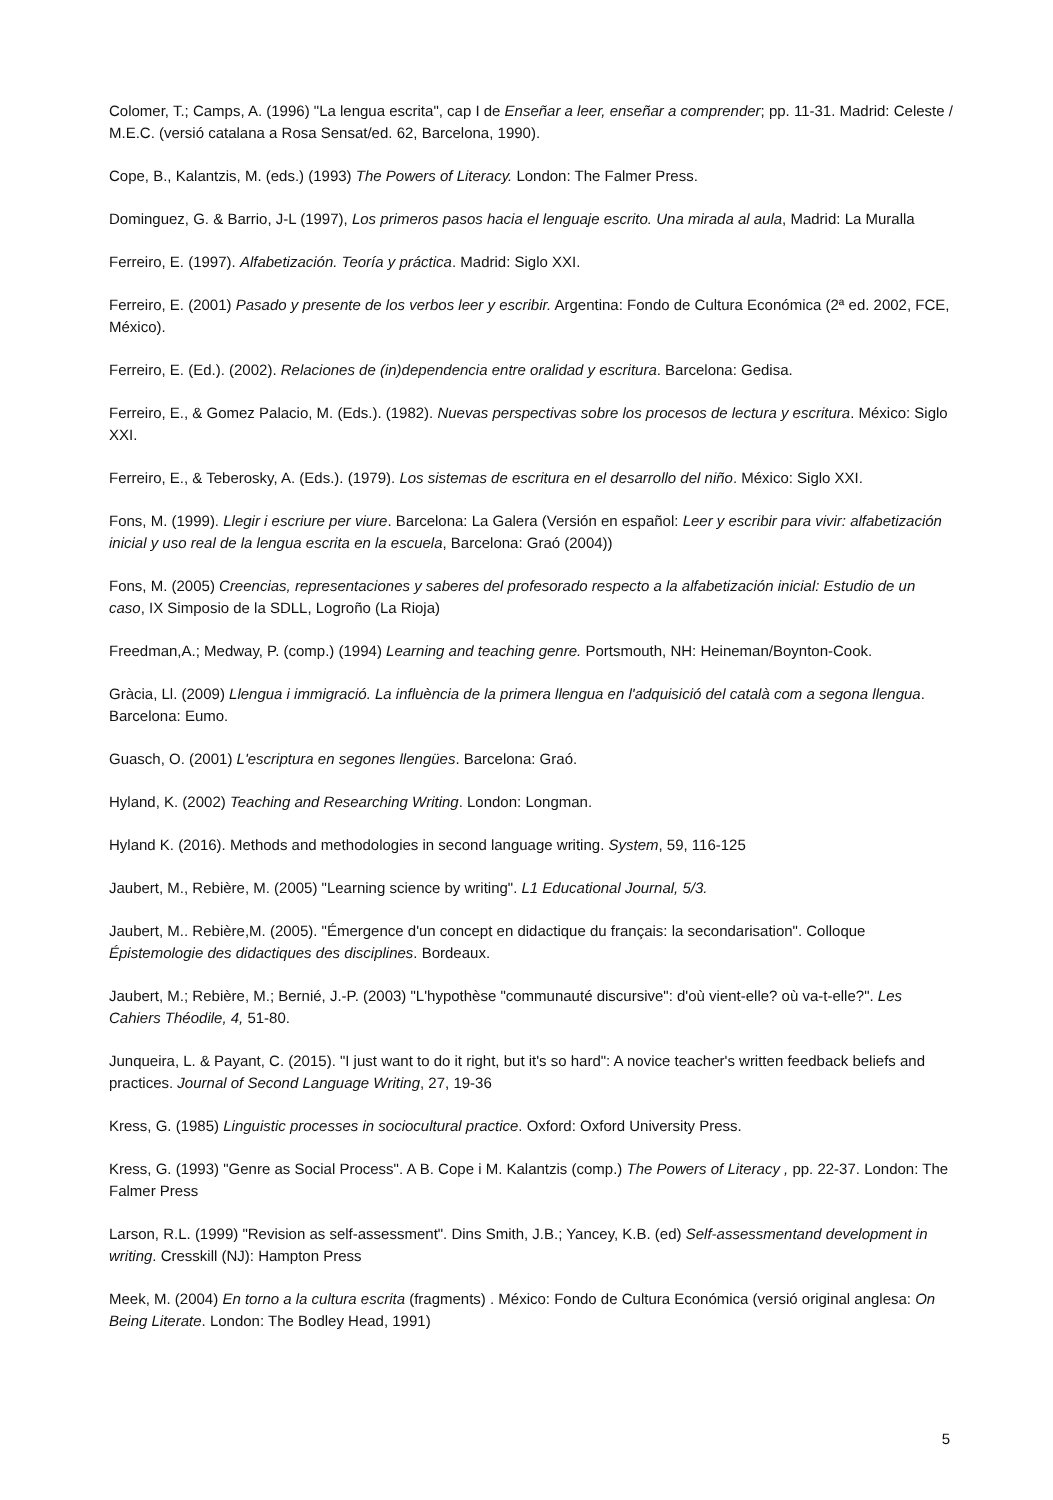Colomer, T.; Camps, A. (1996) "La lengua escrita", cap I de Enseñar a leer, enseñar a comprender; pp. 11-31. Madrid: Celeste / M.E.C. (versió catalana a Rosa Sensat/ed. 62, Barcelona, 1990).
Cope, B., Kalantzis, M. (eds.) (1993) The Powers of Literacy. London: The Falmer Press.
Dominguez, G. & Barrio, J-L (1997), Los primeros pasos hacia el lenguaje escrito. Una mirada al aula, Madrid: La Muralla
Ferreiro, E. (1997). Alfabetización. Teoría y práctica. Madrid: Siglo XXI.
Ferreiro, E. (2001) Pasado y presente de los verbos leer y escribir. Argentina: Fondo de Cultura Económica (2ª ed. 2002, FCE, México).
Ferreiro, E. (Ed.). (2002). Relaciones de (in)dependencia entre oralidad y escritura. Barcelona: Gedisa.
Ferreiro, E., & Gomez Palacio, M. (Eds.). (1982). Nuevas perspectivas sobre los procesos de lectura y escritura. México: Siglo XXI.
Ferreiro, E., & Teberosky, A. (Eds.). (1979). Los sistemas de escritura en el desarrollo del niño. México: Siglo XXI.
Fons, M. (1999). Llegir i escriure per viure. Barcelona: La Galera (Versión en español: Leer y escribir para vivir: alfabetización inicial y uso real de la lengua escrita en la escuela, Barcelona: Graó (2004))
Fons, M. (2005) Creencias, representaciones y saberes del profesorado respecto a la alfabetización inicial: Estudio de un caso, IX Simposio de la SDLL, Logroño (La Rioja)
Freedman,A.; Medway, P. (comp.) (1994) Learning and teaching genre. Portsmouth, NH: Heineman/Boynton-Cook.
Gràcia, Ll. (2009) Llengua i immigració. La influència de la primera llengua en l'adquisició del català com a segona llengua. Barcelona: Eumo.
Guasch, O. (2001) L'escriptura en segones llengües. Barcelona: Graó.
Hyland, K. (2002) Teaching and Researching Writing. London: Longman.
Hyland K. (2016). Methods and methodologies in second language writing. System, 59, 116-125
Jaubert, M., Rebière, M. (2005) "Learning science by writing". L1 Educational Journal, 5/3.
Jaubert, M.. Rebière,M. (2005). "Émergence d'un concept en didactique du français: la secondarisation". Colloque Épistemologie des didactiques des disciplines. Bordeaux.
Jaubert, M.; Rebière, M.; Bernié, J.-P. (2003) "L'hypothèse "communauté discursive": d'où vient-elle? où va-t-elle?". Les Cahiers Théodile, 4, 51-80.
Junqueira, L. & Payant, C. (2015). "I just want to do it right, but it's so hard": A novice teacher's written feedback beliefs and practices. Journal of Second Language Writing, 27, 19-36
Kress, G. (1985) Linguistic processes in sociocultural practice. Oxford: Oxford University Press.
Kress, G. (1993) "Genre as Social Process". A B. Cope i M. Kalantzis (comp.) The Powers of Literacy , pp. 22-37. London: The Falmer Press
Larson, R.L. (1999) "Revision as self-assessment". Dins Smith, J.B.; Yancey, K.B. (ed) Self-assessmentand development in writing. Cresskill (NJ): Hampton Press
Meek, M. (2004) En torno a la cultura escrita (fragments) . México: Fondo de Cultura Económica (versió original anglesa: On Being Literate. London: The Bodley Head, 1991)
5